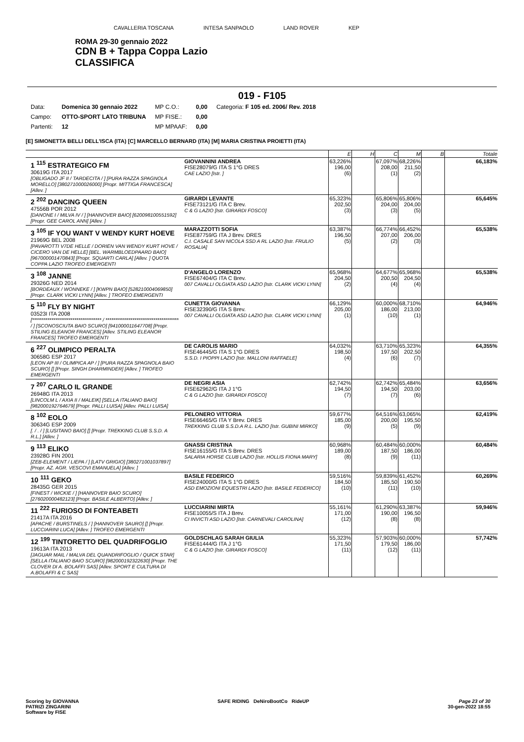CAVALLERIA TOSCANA INTESA SANPAOLO LAND ROVER KEP
ROMA 29-30 gennaio 2022
CDN B + Tappa Coppa Lazio
CLASSIFICA
019 - F105
| Data: | Domenica 30 gennaio 2022 | MP C.O.: | 0,00 | Categoria: F 105 ed. 2006/ Rev. 2018 |
| Campo: | OTTO-SPORT LATO TRIBUNA | MP FISE.: | 0,00 | |
| Partenti: | 12 | MP MPAAF: | 0,00 | |
[E] SIMONETTA BELLI DELL'ISCA (ITA) [C] MARCELLO BERNARD (ITA) [M] MARIA CRISTINA PROIETTI (ITA)
| | | E | H | C | M | B | Totale |
| 1 <sup>115</sup> ESTRATEGICO FM 30619G ITA 2017 [OBLIGADO JF II / TARDECITA / ] [PURA RAZZA SPAGNOLA MORELLO] [380271000026000] [Propr. MITTIGA FRANCESCA] [Allev. ] | GIOVANNINI ANDREA FISE28079/G ITA S 1°G DRES CAE LAZIO [Istr. ] | 63,226% 196,00 (6) | | 67,097% 208,00 (1) | 68,226% 211,50 (2) | | 66,183% |
| 2 <sup>202</sup> DANCING QUEEN 47556B POR 2012 [DANONE I / MILVA IV / ] [HANNOVER BAIO] [620098100551592] [Propr. GEE CAROL ANN] [Allev. ] | GIRARDI LEVANTE FISE73121/G ITA C Brev. C & G LAZIO [Istr. GIRARDI FOSCO] | 65,323% 202,50 (3) | | 65,806% 204,00 (3) | 65,806% 204,00 (5) | | 65,645% |
| 3 <sup>105</sup> IF YOU WANT V WENDY KURT HOEVE 21969G BEL 2008 [PAVAROTTI V7DE HELLE / DORIEN VAN WENDY KURT HOVE / CICERO VAN DE HELLE] [BEL. WARMBLOEDPAARD BAIO] [967000001470843] [Propr. SQUARTI CARLA] [Allev. ] QUOTA COPPA LAZIO TROFEO EMERGENTI | MARAZZOTTI SOFIA FISE87759/G ITA J Brev. DRES C.I. CASALE SAN NICOLA SSD A RL LAZIO [Istr. FRULIO ROSALIA] | 63,387% 196,50 (5) | | 66,774% 207,00 (2) | 66,452% 206,00 (3) | | 65,538% |
| 3 <sup>108</sup> JANNE 29326G NED 2014 [BORDEAUX / WONNEKE / ] [KWPN BAIO] [528210004069850] [Propr. CLARK VICKI LYNN] [Allev. ] TROFEO EMERGENTI | D'ANGELO LORENZO FISE67404/G ITA C Brev. 007 CAVALLI OLGIATA ASD LAZIO [Istr. CLARK VICKI LYNN] | 65,968% 204,50 (2) | | 64,677% 200,50 (4) | 65,968% 204,50 (4) | | 65,538% |
| 5 <sup>110</sup> FLY BY NIGHT 03523I ITA 2008 [************************************ / ************************************** / ] [SCONOSCIUTA BAIO SCURO] [941000011647708] [Propr. STILING ELEANOR FRANCES] [Allev. STILING ELEANOR FRANCES] TROFEO EMERGENTI | CUNETTA GIOVANNA FISE32390/G ITA S Brev. 007 CAVALLI OLGIATA ASD LAZIO [Istr. CLARK VICKI LYNN] | 66,129% 205,00 (1) | | 60,000% 186,00 (10) | 68,710% 213,00 (1) | | 64,946% |
| 6 <sup>227</sup> OLIMPICO PERALTA 30658G ESP 2017 [LEON AP III / OLIMPICA AP / ] [PURA RAZZA SPAGNOLA BAIO SCURO] [] [Propr. SINGH DHARMINDER] [Allev. ] TROFEO EMERGENTI | DE CAROLIS MARIO FISE46445/G ITA S 1°G DRES S.S.D. I PIOPPI LAZIO [Istr. MALLONI RAFFAELE] | 64,032% 198,50 (4) | | 63,710% 197,50 (6) | 65,323% 202,50 (7) | | 64,355% |
| 7 <sup>207</sup> CARLO IL GRANDE 26948G ITA 2013 [LINCOLM L / AXIA II / MALEIK] [SELLA ITALIANO BAIO] [982000192764679] [Propr. PALLI LUISA] [Allev. PALLI LUISA] | DE NEGRI ASIA FISE62962/G ITA J 1°G C & G LAZIO [Istr. GIRARDI FOSCO] | 62,742% 194,50 (7) | | 62,742% 194,50 (7) | 65,484% 203,00 (6) | | 63,656% |
| 8 <sup>102</sup> EOLO 30634G ESP 2009 [. / . / ] [LUSITANO BAIO] [] [Propr. TREKKING CLUB S.S.D. A R.L.] [Allev. ] | PELONERO VITTORIA FISE66465/G ITA Y Brev. DRES TREKKING CLUB S.S.D.A R.L. LAZIO [Istr. GUBINI MIRKO] | 59,677% 185,00 (9) | | 64,516% 200,00 (5) | 63,065% 195,50 (9) | | 62,419% |
| 9 <sup>113</sup> ELIKO 23928G FIN 2001 [ZEB-ELEMENT / LIEPA / ] [LATV GRIGIO] [380271001037897] [Propr. AZ. AGR. VESCOVI EMANUELA] [Allev. ] | GNASSI CRISTINA FISE16155/G ITA S Brev. DRES SALARIA HORSE CLUB LAZIO [Istr. HOLLIS FIONA MARY] | 60,968% 189,00 (8) | | 60,484% 187,50 (9) | 60,000% 186,00 (11) | | 60,484% |
| 10 <sup>111</sup> GEKO 28435G GER 2015 [FINEST / WICKIE / ] [HANNOVER BAIO SCURO] [276020000482123] [Propr. BASILE ALBERTO] [Allev. ] | BASILE FEDERICO FISE24000/G ITA S 1°G DRES ASD EMOZIONI EQUESTRI LAZIO [Istr. BASILE FEDERICO] | 59,516% 184,50 (10) | | 59,839% 185,50 (11) | 61,452% 190,50 (10) | | 60,269% |
| 11 <sup>222</sup> FURIOSO DI FONTEABETI 21417A ITA 2016 [APACHE / BURSTINELS / ] [HANNOVER SAURO] [] [Propr. LUCCIARINI LUCA] [Allev. ] TROFEO EMERGENTI | LUCCIARINI MIRTA FISE10055/S ITA J Brev. CI INVICTI ASD LAZIO [Istr. CARNEVALI CAROLINA] | 55,161% 171,00 (12) | | 61,290% 190,00 (8) | 63,387% 196,50 (8) | | 59,946% |
| 12 <sup>199</sup> TINTORETTO DEL QUADRIFOGLIO 19613A ITA 2013 [JAGUAR MAIL / MALVA DEL QUANDRIFOGLIO / QUICK STAR] [SELLA ITALIANO BAIO SCURO] [982000192322630] [Propr. THE CLOVER DI A. BOLAFFI SAS] [Allev. SPORT E CULTURA DI A.BOLAFFI & C SAS] | GOLDSCHLAG SARAH GIULIA FISE61444/G ITA J 1°G C & G LAZIO [Istr. GIRARDI FOSCO] | 55,323% 171,50 (11) | | 57,903% 179,50 (12) | 60,000% 186,00 (11) | | 57,742% |
Scoring by GIOVANNA
PATRIZI ZINGARINI
Software by FISE
SAFE RIDING DeNiroBootCo RideUP
Page 23 of 30
30-gen-2022 18:55